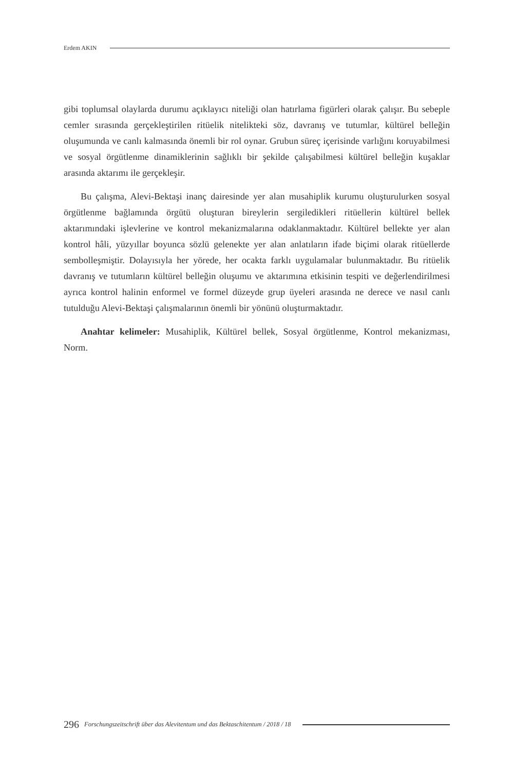Erdem AKIN
gibi toplumsal olaylarda durumu açıklayıcı niteliği olan hatırlama figürleri olarak çalışır. Bu sebeple cemler sırasında gerçekleştirilen ritüelik nitelikteki söz, davranış ve tutumlar, kültürel belleğin oluşumunda ve canlı kalmasında önemli bir rol oynar. Grubun süreç içerisinde varlığını koruyabilmesi ve sosyal örgütlenme dinamiklerinin sağlıklı bir şekilde çalışabilmesi kültürel belleğin kuşaklar arasında aktarımı ile gerçekleşir.
Bu çalışma, Alevi-Bektaşi inanç dairesinde yer alan musahiplik kurumu oluşturulurken sosyal örgütlenme bağlamında örgütü oluşturan bireylerin sergiledikleri ritüellerin kültürel bellek aktarımındaki işlevlerine ve kontrol mekanizmalarına odaklanmaktadır. Kültürel bellekte yer alan kontrol hâli, yüzyıllar boyunca sözlü gelenekte yer alan anlatıların ifade biçimi olarak ritüellerde sembolleşmiştir. Dolayısıyla her yörede, her ocakta farklı uygulamalar bulunmaktadır. Bu ritüelik davranış ve tutumların kültürel belleğin oluşumu ve aktarımına etkisinin tespiti ve değerlendirilmesi ayrıca kontrol halinin enformel ve formel düzeyde grup üyeleri arasında ne derece ve nasıl canlı tutulduğu Alevi-Bektaşi çalışmalarının önemli bir yönünü oluşturmaktadır.
Anahtar kelimeler: Musahiplik, Kültürel bellek, Sosyal örgütlenme, Kontrol mekanizması, Norm.
296 Forschungszeitschrift über das Alevitentum und das Bektaschitentum / 2018 / 18